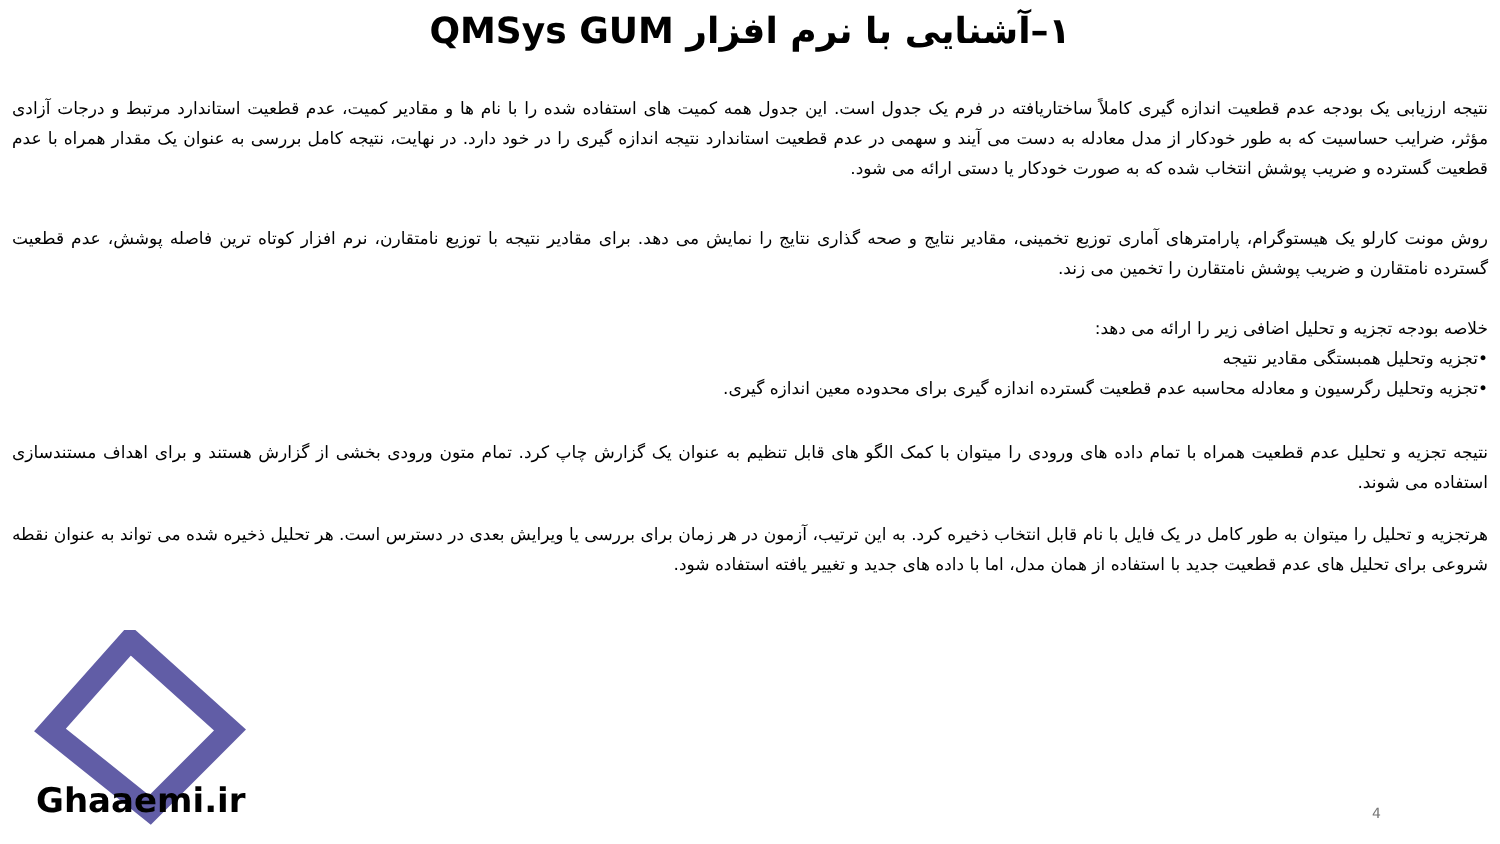۱–آشنایی با نرم افزار QMSys GUM
نتیجه ارزیابی یک بودجه عدم قطعیت اندازه گیری کاملاً ساختاریافته در فرم یک جدول است. این جدول همه کمیت های استفاده شده را با نام ها و مقادیر کمیت، عدم قطعیت استاندارد مرتبط و درجات آزادی مؤثر، ضرایب حساسیت که به طور خودکار از مدل معادله به دست می آیند و سهمی در عدم قطعیت استاندارد نتیجه اندازه گیری را در خود دارد. در نهایت، نتیجه کامل بررسی به عنوان یک مقدار همراه با عدم قطعیت گسترده و ضریب پوشش انتخاب شده که به صورت خودکار یا دستی ارائه می شود.
روش مونت کارلو یک هیستوگرام، پارامترهای آماری توزیع تخمینی، مقادیر نتایج و صحه گذاری نتایج را نمایش می دهد. برای مقادیر نتیجه با توزیع نامتقارن، نرم افزار کوتاه ترین فاصله پوشش، عدم قطعیت گسترده نامتقارن و ضریب پوشش نامتقارن را تخمین می زند.
خلاصه بودجه تجزیه و تحلیل اضافی زیر را ارائه می دهد:
•تجزیه وتحلیل همبستگی مقادیر نتیجه
•تجزیه وتحلیل رگرسیون و معادله محاسبه عدم قطعیت گسترده اندازه گیری برای محدوده معین اندازه گیری.
نتیجه تجزیه و تحلیل عدم قطعیت همراه با تمام داده های ورودی را میتوان با کمک الگو های قابل تنظیم به عنوان یک گزارش چاپ کرد. تمام متون ورودی بخشی از گزارش هستند و برای اهداف مستندسازی استفاده می شوند.
هرتجزیه و تحلیل را میتوان به طور کامل در یک فایل با نام قابل انتخاب ذخیره کرد. به این ترتیب، آزمون در هر زمان برای بررسی یا ویرایش بعدی در دسترس است. هر تحلیل ذخیره شده می تواند به عنوان نقطه شروعی برای تحلیل های عدم قطعیت جدید با استفاده از همان مدل، اما با داده های جدید و تغییر یافته استفاده شود.
Ghaaemi.ir 4